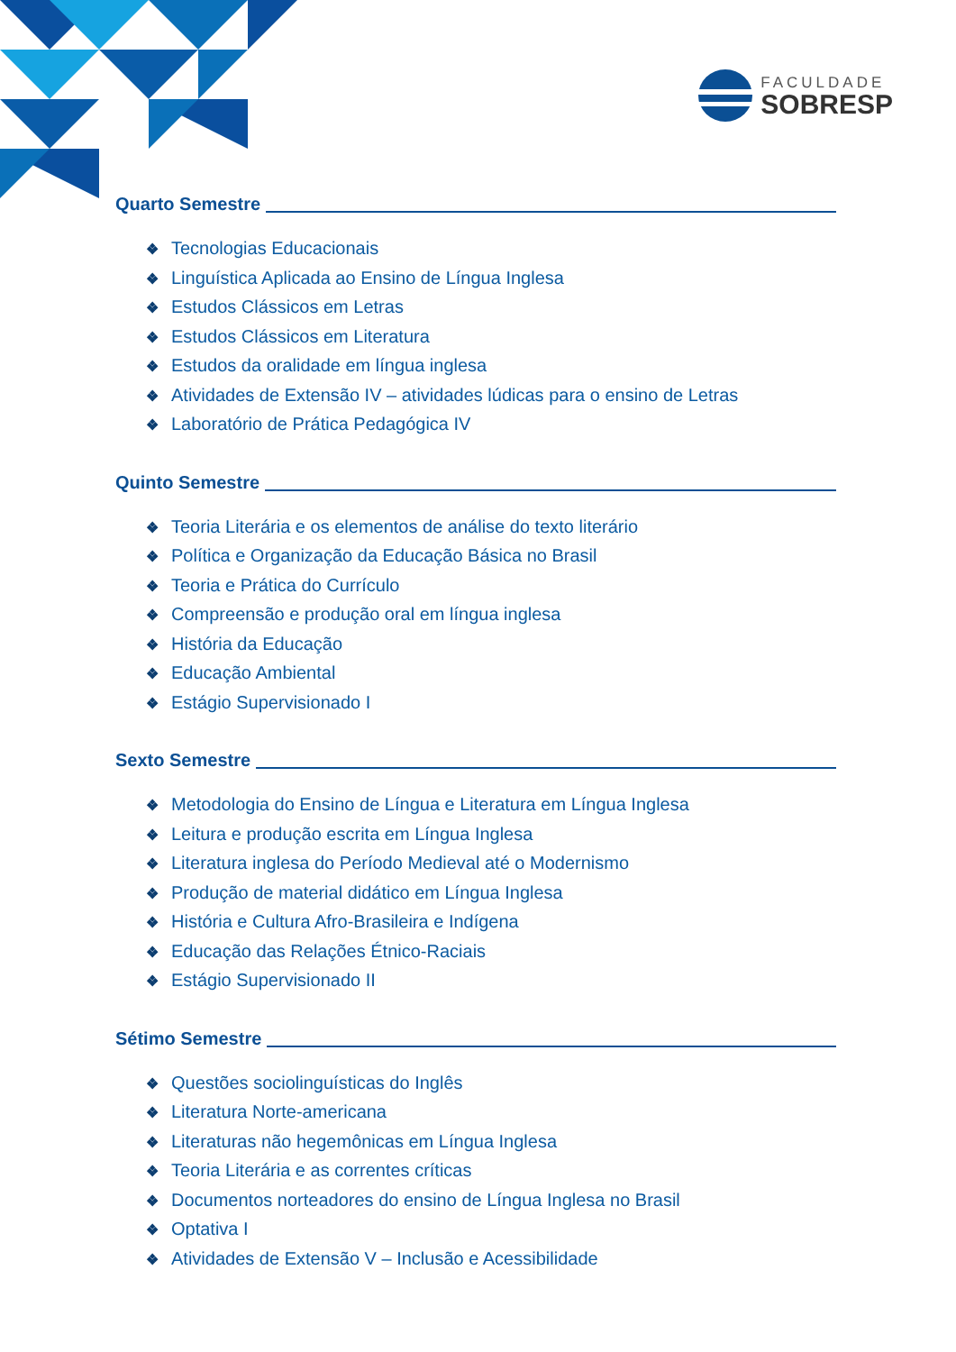FACULDADE
SOBRESP
Quarto Semestre
❖ Tecnologias Educacionais
❖ Linguística Aplicada ao Ensino de Língua Inglesa
❖ Estudos Clássicos em Letras
❖ Estudos Clássicos em Literatura
❖ Estudos da oralidade em língua inglesa
❖ Atividades de Extensão IV – atividades lúdicas para o ensino de Letras
❖ Laboratório de Prática Pedagógica IV
Quinto Semestre
❖ Teoria Literária e os elementos de análise do texto literário
❖ Política e Organização da Educação Básica no Brasil
❖ Teoria e Prática do Currículo
❖ Compreensão e produção oral em língua inglesa
❖ História da Educação
❖ Educação Ambiental
❖ Estágio Supervisionado I
Sexto Semestre
❖ Metodologia do Ensino de Língua e Literatura em Língua Inglesa
❖ Leitura e produção escrita em Língua Inglesa
❖ Literatura inglesa do Período Medieval até o Modernismo
❖ Produção de material didático em Língua Inglesa
❖ História e Cultura Afro-Brasileira e Indígena
❖ Educação das Relações Étnico-Raciais
❖ Estágio Supervisionado II
Sétimo Semestre
❖ Questões sociolinguísticas do Inglês
❖ Literatura Norte-americana
❖ Literaturas não hegemônicas em Língua Inglesa
❖ Teoria Literária e as correntes críticas
❖ Documentos norteadores do ensino de Língua Inglesa no Brasil
❖ Optativa I
❖ Atividades de Extensão V – Inclusão e Acessibilidade